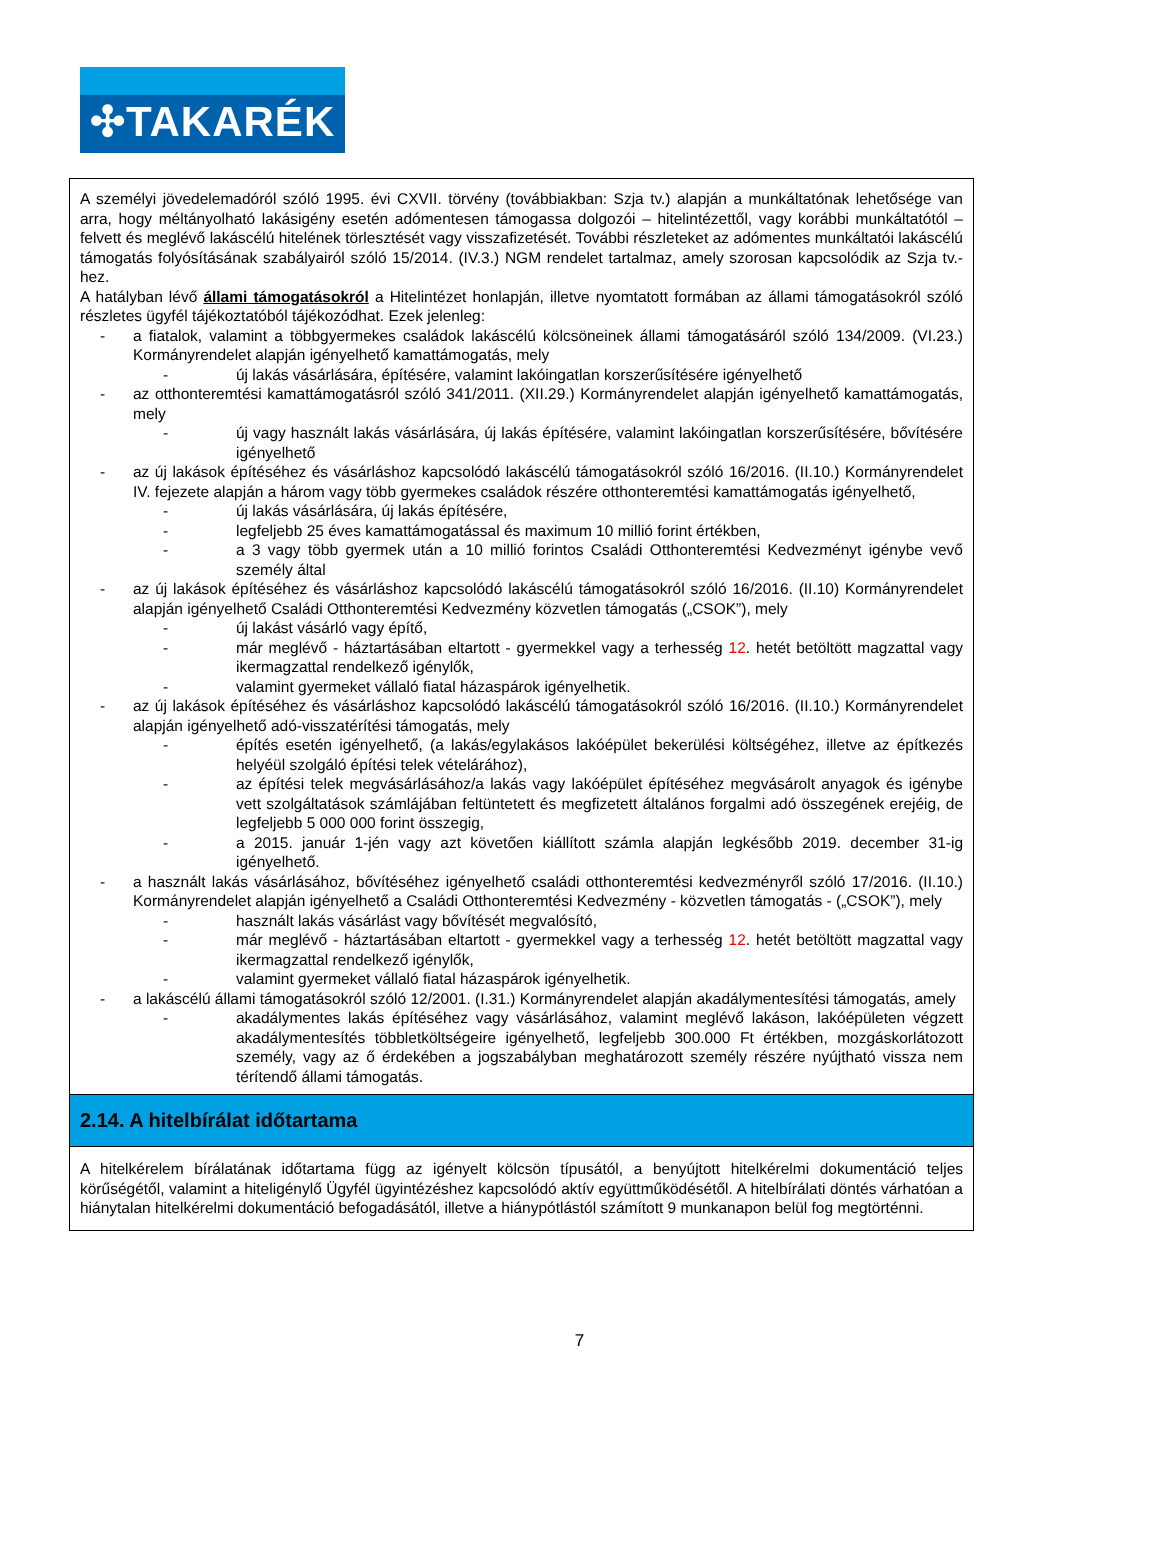✣TAKARÉK
A személyi jövedelemadóról szóló 1995. évi CXVII. törvény (továbbiakban: Szja tv.) alapján a munkáltatónak lehetősége van arra, hogy méltányolható lakásigény esetén adómentesen támogassa dolgozói – hitelintézettől, vagy korábbi munkáltatótól – felvett és meglévő lakáscélú hitelének törlesztését vagy visszafizetését. További részleteket az adómentes munkáltatói lakáscélú támogatás folyósításának szabályairól szóló 15/2014. (IV.3.) NGM rendelet tartalmaz, amely szorosan kapcsolódik az Szja tv.-hez.
A hatályban lévő állami támogatásokról a Hitelintézet honlapján, illetve nyomtatott formában az állami támogatásokról szóló részletes ügyfél tájékoztatóból tájékozódhat. Ezek jelenleg:
- a fiatalok, valamint a többgyermekes családok lakáscélú kölcsöneinek állami támogatásáról szóló 134/2009. (VI.23.) Kormányrendelet alapján igényelhető kamattámogatás, mely
- új lakás vásárlására, építésére, valamint lakóingatlan korszerűsítésére igényelhető
- az otthonteremtési kamattámogatásról szóló 341/2011. (XII.29.) Kormányrendelet alapján igényelhető kamattámogatás, mely
- új vagy használt lakás vásárlására, új lakás építésére, valamint lakóingatlan korszerűsítésére, bővítésére igényelhető
- az új lakások építéséhez és vásárláshoz kapcsolódó lakáscélú támogatásokról szóló 16/2016. (II.10.) Kormányrendelet IV. fejezete alapján a három vagy több gyermekes családok részére otthonteremtési kamattámogatás igényelhető,
- új lakás vásárlására, új lakás építésére,
- legfeljebb 25 éves kamattámogatással és maximum 10 millió forint értékben,
- a 3 vagy több gyermek után a 10 millió forintos Családi Otthonteremtési Kedvezményt igénybe vevő személy által
- az új lakások építéséhez és vásárláshoz kapcsolódó lakáscélú támogatásokról szóló 16/2016. (II.10) Kormányrendelet alapján igényelhető Családi Otthonteremtési Kedvezmény közvetlen támogatás („CSOK”), mely
- új lakást vásárló vagy építő,
- már meglévő - háztartásában eltartott - gyermekkel vagy a terhesség 12. hetét betöltött magzattal vagy ikermagzattal rendelkező igénylők,
- valamint gyermeket vállaló fiatal házaspárok igényelhetik.
- az új lakások építéséhez és vásárláshoz kapcsolódó lakáscélú támogatásokról szóló 16/2016. (II.10.) Kormányrendelet alapján igényelhető adó-visszatérítési támogatás, mely
- építés esetén igényelhető, (a lakás/egylakásos lakóépület bekerülési költségéhez, illetve az építkezés helyéül szolgáló építési telek vételárához),
- az építési telek megvásárlásához/a lakás vagy lakóépület építéséhez megvásárolt anyagok és igénybe vett szolgáltatások számlájában feltüntetett és megfizetett általános forgalmi adó összegének erejéig, de legfeljebb 5 000 000 forint összegig,
- a 2015. január 1-jén vagy azt követően kiállított számla alapján legkésőbb 2019. december 31-ig igényelhető.
- a használt lakás vásárlásához, bővítéséhez igényelhető családi otthonteremtési kedvezményről szóló 17/2016. (II.10.) Kormányrendelet alapján igényelhető a Családi Otthonteremtési Kedvezmény - közvetlen támogatás - („CSOK”), mely
- használt lakás vásárlást vagy bővítését megvalósító,
- már meglévő - háztartásában eltartott - gyermekkel vagy a terhesség 12. hetét betöltött magzattal vagy ikermagzattal rendelkező igénylők,
- valamint gyermeket vállaló fiatal házaspárok igényelhetik.
- a lakáscélú állami támogatásokról szóló 12/2001. (I.31.) Kormányrendelet alapján akadálymentesítési támogatás, amely
- akadálymentes lakás építéséhez vagy vásárlásához, valamint meglévő lakáson, lakóépületen végzett akadálymentesítés többletköltségeire igényelhető, legfeljebb 300.000 Ft értékben, mozgáskorlátozott személy, vagy az ő érdekében a jogszabályban meghatározott személy részére nyújtható vissza nem térítendő állami támogatás.
2.14. A hitelbírálat időtartama
A hitelkérelem bírálatának időtartama függ az igényelt kölcsön típusától, a benyújtott hitelkérelmi dokumentáció teljes körűségétől, valamint a hiteligénylő Ügyfél ügyintézéshez kapcsolódó aktív együttműködésétől. A hitelbírálati döntés várhatóan a hiánytalan hitelkérelmi dokumentáció befogadásától, illetve a hiánypótlástól számított 9 munkanapon belül fog megtörténni.
7